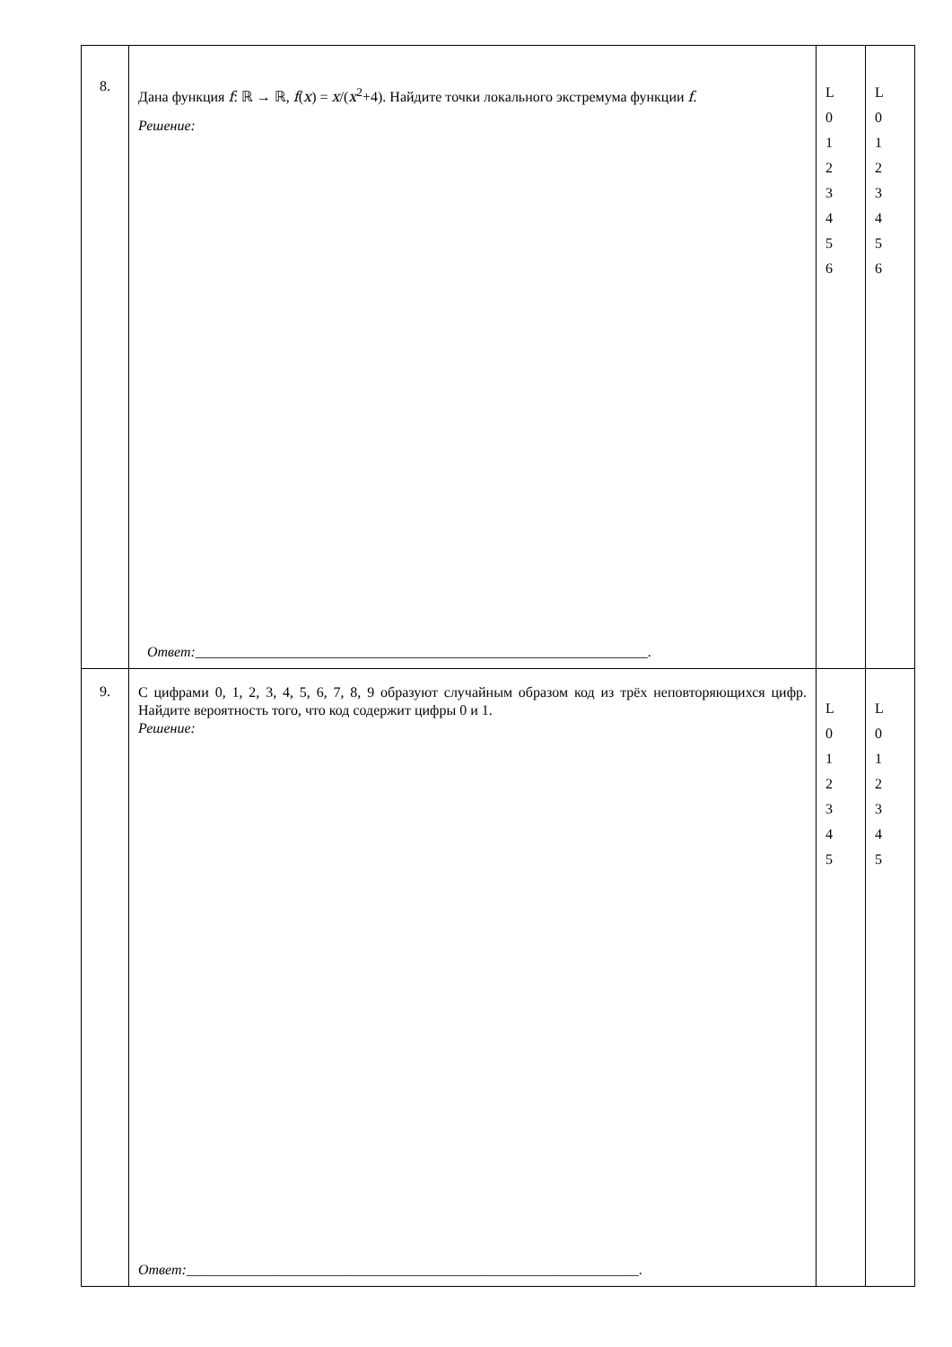| 8. | Дана функция f : ℝ → ℝ, f ( x ) = x /( x<sup>2</sup>+4). Найдите точки локального экстремума функции f . Решение: Ответ: _______________________________________________________________. | L 0 1 2 3 4 5 6 | L 0 1 2 3 4 5 6 |
| 9. | С цифрами 0, 1, 2, 3, 4, 5, 6, 7, 8, 9 образуют случайным образом код из трёх неповторяющихся цифр. Найдите вероятность того, что код содержит цифры 0 и 1. Решение: Ответ: _______________________________________________________________. | L 0 1 2 3 4 5 | L 0 1 2 3 4 5 |